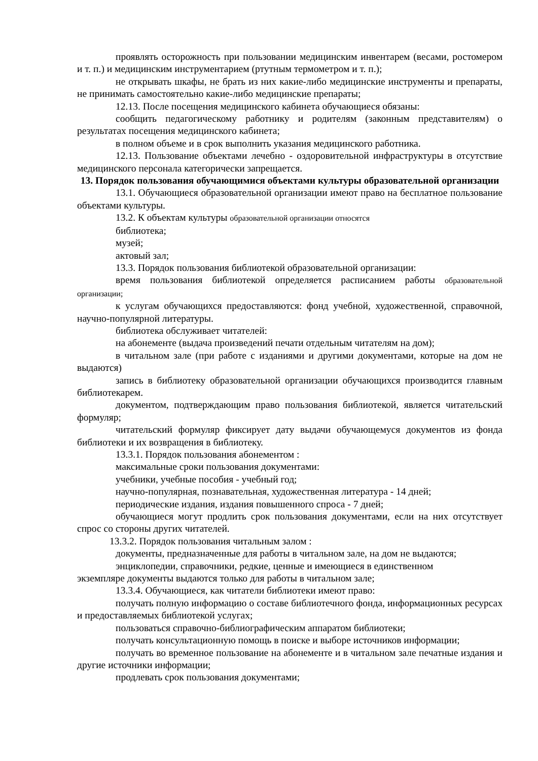проявлять осторожность при пользовании медицинским инвентарем (весами, ростомером и т. п.) и медицинским инструментарием (ртутным термометром и т. п.);
не открывать шкафы, не брать из них какие-либо медицинские инструменты и препараты, не принимать самостоятельно какие-либо медицинские препараты;
12.13. После посещения медицинского кабинета обучающиеся обязаны:
сообщить педагогическому работнику и родителям (законным представителям) о результатах посещения медицинского кабинета;
в полном объеме и в срок выполнить указания медицинского работника.
12.13. Пользование объектами лечебно - оздоровительной инфраструктуры в отсутствие медицинского персонала категорически запрещается.
13. Порядок пользования обучающимися объектами культуры образовательной организации
13.1. Обучающиеся образовательной организации имеют право на бесплатное пользование объектами культуры.
13.2. К объектам культуры образовательной организации относятся
библиотека;
музей;
актовый зал;
13.3. Порядок пользования библиотекой образовательной организации:
время пользования библиотекой определяется расписанием работы образовательной организации;
к услугам обучающихся предоставляются: фонд учебной, художественной, справочной, научно-популярной литературы.
библиотека обслуживает читателей:
на абонементе (выдача произведений печати отдельным читателям на дом);
в читальном зале (при работе с изданиями и другими документами, которые на дом не выдаются)
запись в библиотеку образовательной организации обучающихся производится главным библиотекарем.
документом, подтверждающим право пользования библиотекой, является читательский формуляр;
читательский формуляр фиксирует дату выдачи обучающемуся документов из фонда библиотеки и их возвращения в библиотеку.
13.3.1. Порядок пользования абонементом :
максимальные сроки пользования документами:
учебники, учебные пособия - учебный год;
научно-популярная, познавательная, художественная литература - 14 дней;
периодические издания, издания повышенного спроса - 7 дней;
обучающиеся могут продлить срок пользования документами, если на них отсутствует спрос со стороны других читателей.
13.3.2. Порядок пользования читальным залом :
документы, предназначенные для работы в читальном зале, на дом не выдаются;
энциклопедии, справочники, редкие, ценные и имеющиеся в единственном
экземпляре документы выдаются только для работы в читальном зале;
13.3.4. Обучающиеся, как читатели библиотеки имеют право:
получать полную информацию о составе библиотечного фонда, информационных ресурсах и предоставляемых библиотекой услугах;
пользоваться справочно-библиографическим аппаратом библиотеки;
получать консультационную помощь в поиске и выборе источников информации;
получать во временное пользование на абонементе и в читальном зале печатные издания и другие источники информации;
продлевать срок пользования документами;